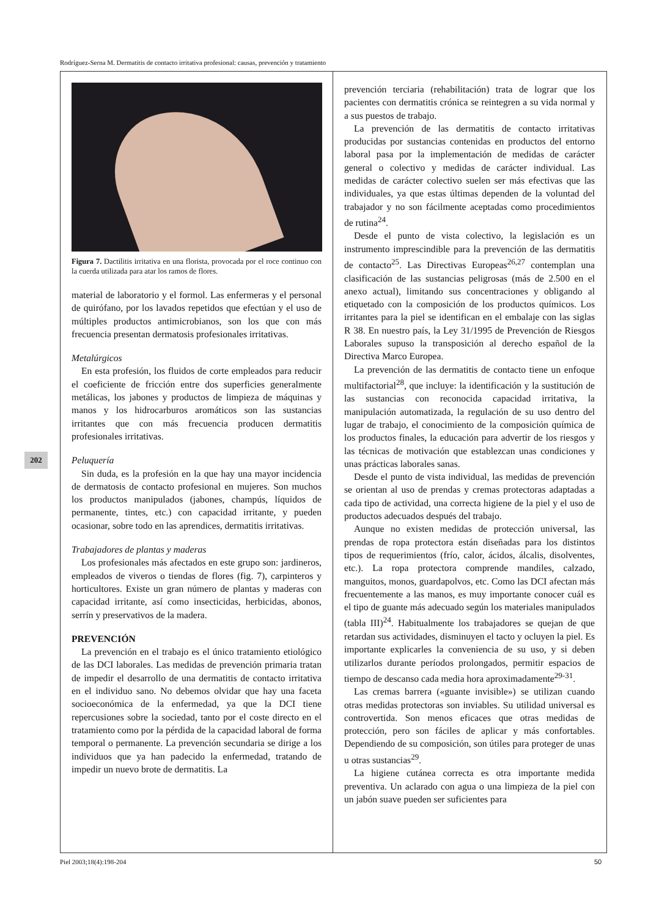Rodríguez-Serna M. Dermatitis de contacto irritativa profesional: causas, prevención y tratamiento
202
Figura 7. Dactilitis irritativa en una florista, provocada por el roce continuo con la cuerda utilizada para atar los ramos de flores.
material de laboratorio y el formol. Las enfermeras y el personal de quirófano, por los lavados repetidos que efectúan y el uso de múltiples productos antimicrobianos, son los que con más frecuencia presentan dermatosis profesionales irritativas.
Metalúrgicos
En esta profesión, los fluidos de corte empleados para reducir el coeficiente de fricción entre dos superficies generalmente metálicas, los jabones y productos de limpieza de máquinas y manos y los hidrocarburos aromáticos son las sustancias irritantes que con más frecuencia producen dermatitis profesionales irritativas.
Peluquería
Sin duda, es la profesión en la que hay una mayor incidencia de dermatosis de contacto profesional en mujeres. Son muchos los productos manipulados (jabones, champús, líquidos de permanente, tintes, etc.) con capacidad irritante, y pueden ocasionar, sobre todo en las aprendices, dermatitis irritativas.
Trabajadores de plantas y maderas
Los profesionales más afectados en este grupo son: jardineros, empleados de viveros o tiendas de flores (fig. 7), carpinteros y horticultores. Existe un gran número de plantas y maderas con capacidad irritante, así como insecticidas, herbicidas, abonos, serrín y preservativos de la madera.
PREVENCIÓN
La prevención en el trabajo es el único tratamiento etiológico de las DCI laborales. Las medidas de prevención primaria tratan de impedir el desarrollo de una dermatitis de contacto irritativa en el individuo sano. No debemos olvidar que hay una faceta socioeconómica de la enfermedad, ya que la DCI tiene repercusiones sobre la sociedad, tanto por el coste directo en el tratamiento como por la pérdida de la capacidad laboral de forma temporal o permanente. La prevención secundaria se dirige a los individuos que ya han padecido la enfermedad, tratando de impedir un nuevo brote de dermatitis. La
prevención terciaria (rehabilitación) trata de lograr que los pacientes con dermatitis crónica se reintegren a su vida normal y a sus puestos de trabajo.
La prevención de las dermatitis de contacto irritativas producidas por sustancias contenidas en productos del entorno laboral pasa por la implementación de medidas de carácter general o colectivo y medidas de carácter individual. Las medidas de carácter colectivo suelen ser más efectivas que las individuales, ya que estas últimas dependen de la voluntad del trabajador y no son fácilmente aceptadas como procedimientos de rutina<sup>24</sup>.
Desde el punto de vista colectivo, la legislación es un instrumento imprescindible para la prevención de las dermatitis de contacto<sup>25</sup>. Las Directivas Europeas<sup>26,27</sup> contemplan una clasificación de las sustancias peligrosas (más de 2.500 en el anexo actual), limitando sus concentraciones y obligando al etiquetado con la composición de los productos químicos. Los irritantes para la piel se identifican en el embalaje con las siglas R 38. En nuestro país, la Ley 31/1995 de Prevención de Riesgos Laborales supuso la transposición al derecho español de la Directiva Marco Europea.
La prevención de las dermatitis de contacto tiene un enfoque multifactorial<sup>28</sup>, que incluye: la identificación y la sustitución de las sustancias con reconocida capacidad irritativa, la manipulación automatizada, la regulación de su uso dentro del lugar de trabajo, el conocimiento de la composición química de los productos finales, la educación para advertir de los riesgos y las técnicas de motivación que establezcan unas condiciones y unas prácticas laborales sanas.
Desde el punto de vista individual, las medidas de prevención se orientan al uso de prendas y cremas protectoras adaptadas a cada tipo de actividad, una correcta higiene de la piel y el uso de productos adecuados después del trabajo.
Aunque no existen medidas de protección universal, las prendas de ropa protectora están diseñadas para los distintos tipos de requerimientos (frío, calor, ácidos, álcalis, disolventes, etc.). La ropa protectora comprende mandiles, calzado, manguitos, monos, guardapolvos, etc. Como las DCI afectan más frecuentemente a las manos, es muy importante conocer cuál es el tipo de guante más adecuado según los materiales manipulados (tabla III)<sup>24</sup>. Habitualmente los trabajadores se quejan de que retardan sus actividades, disminuyen el tacto y ocluyen la piel. Es importante explicarles la conveniencia de su uso, y si deben utilizarlos durante períodos prolongados, permitir espacios de tiempo de descanso cada media hora aproximadamente<sup>29-31</sup>.
Las cremas barrera («guante invisible») se utilizan cuando otras medidas protectoras son inviables. Su utilidad universal es controvertida. Son menos eficaces que otras medidas de protección, pero son fáciles de aplicar y más confortables. Dependiendo de su composición, son útiles para proteger de unas u otras sustancias<sup>29</sup>.
La higiene cutánea correcta es otra importante medida preventiva. Un aclarado con agua o una limpieza de la piel con un jabón suave pueden ser suficientes para
Piel 2003;18(4):198-204 50